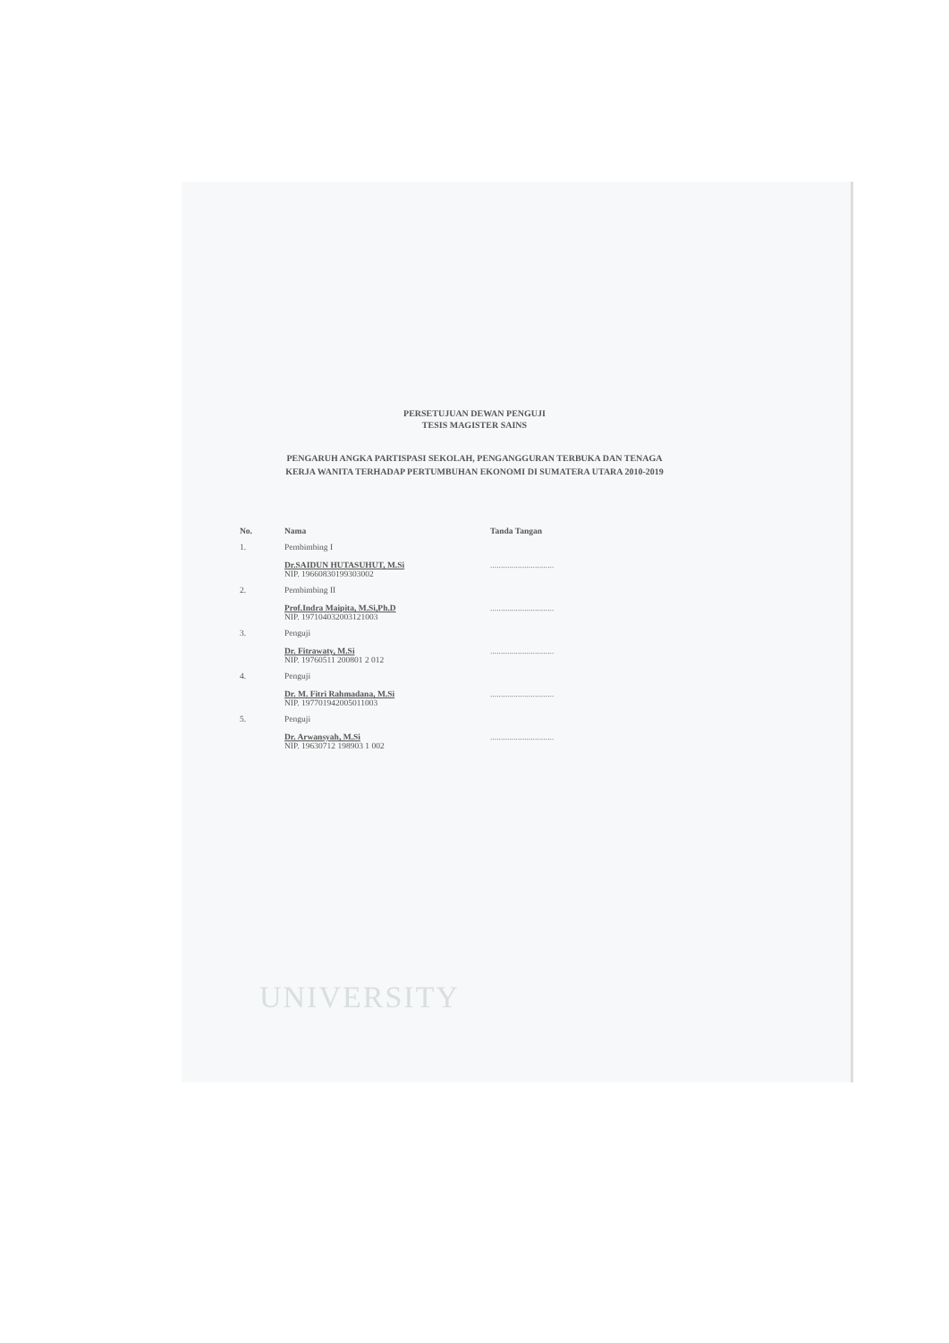PERSETUJUAN DEWAN PENGUJI
TESIS MAGISTER SAINS
PENGARUH ANGKA PARTISPASI SEKOLAH, PENGANGGURAN TERBUKA DAN TENAGA KERJA WANITA TERHADAP PERTUMBUHAN EKONOMI DI SUMATERA UTARA 2010-2019
| No. | Nama | Tanda Tangan |
| --- | --- | --- |
| 1. | Pembimbing I Dr.SAIDUN HUTASUHUT, M.Si NIP. 19660830199303002 | .............................. |
| 2. | Pembimbing II Prof.Indra Maipita, M.Si,Ph.D NIP. 197104032003121003 | .............................. |
| 3. | Penguji Dr. Fitrawaty, M.Si NIP. 19760511 200801 2 012 | .............................. |
| 4. | Penguji Dr. M. Fitri Rahmadana, M.Si NIP. 197701942005011003 | .............................. |
| 5. | Penguji Dr. Arwansyah, M.Si NIP. 19630712 198903 1 002 | .............................. |
UNIVERSITY